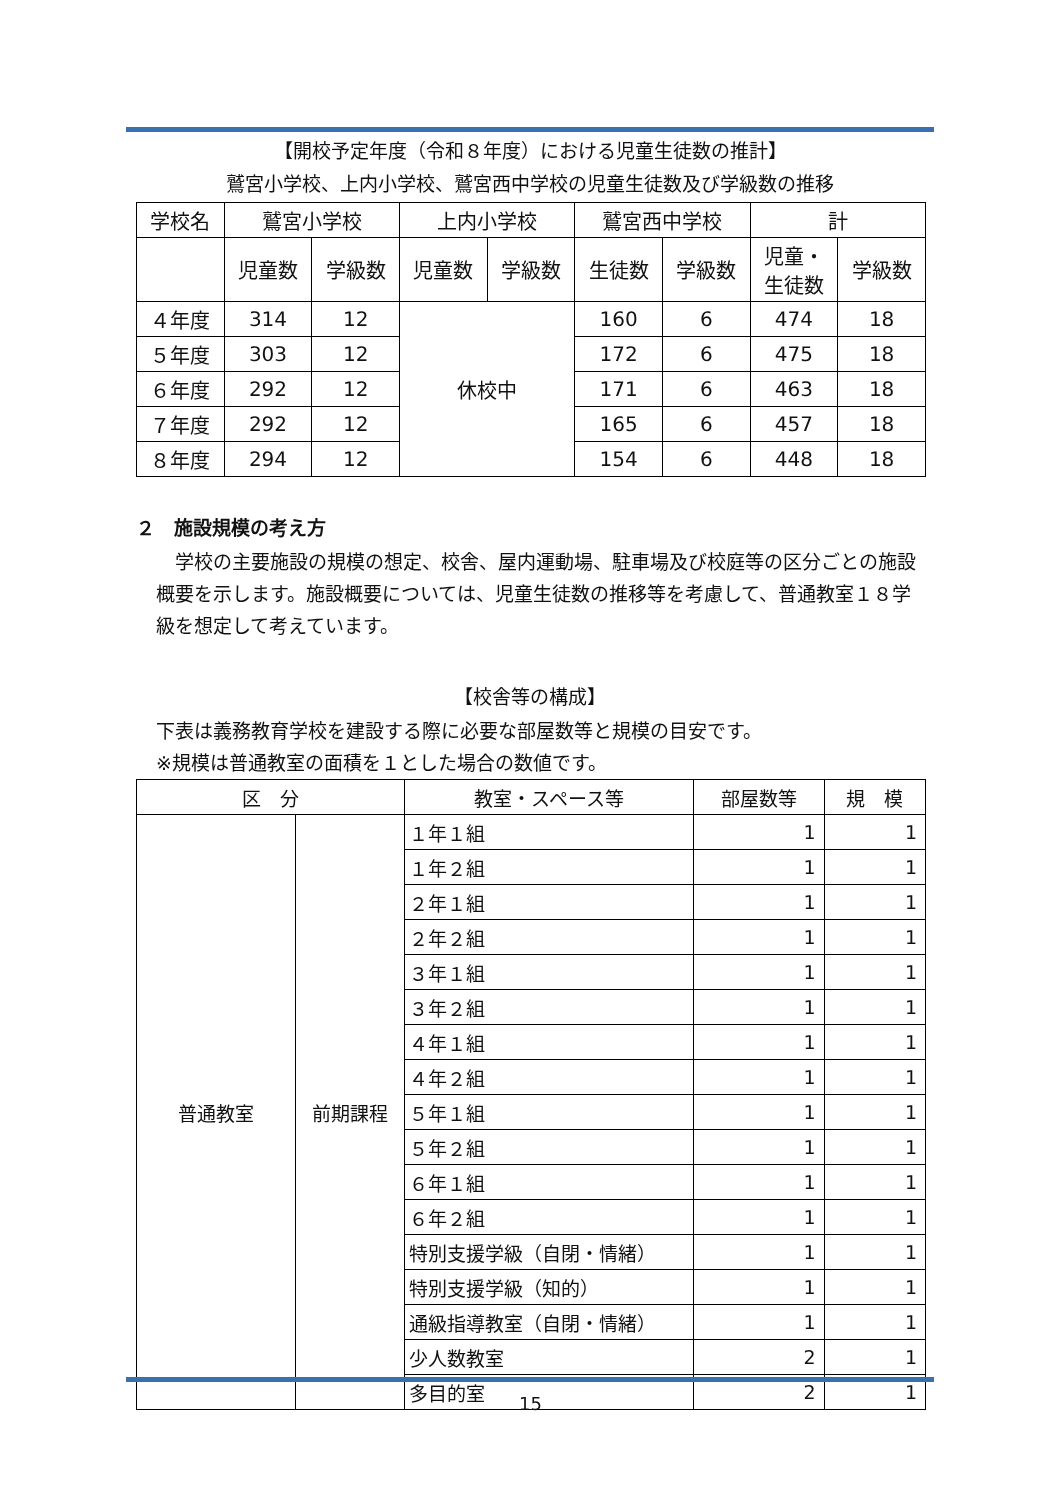【開校予定年度（令和８年度）における児童生徒数の推計】
鷲宮小学校、上内小学校、鷲宮西中学校の児童生徒数及び学級数の推移
| 学校名 | 鷲宮小学校 | | 上内小学校 | | 鷲宮西中学校 | | 計 | |
| --- | --- | --- | --- | --- | --- | --- | --- | --- |
| | 児童数 | 学級数 | 児童数 | 学級数 | 生徒数 | 学級数 | 児童・ 生徒数 | 学級数 |
| ４年度 | 314 | 12 | 休校中 | | 160 | 6 | 474 | 18 |
| ５年度 | 303 | 12 | | | 172 | 6 | 475 | 18 |
| ６年度 | 292 | 12 | | | 171 | 6 | 463 | 18 |
| ７年度 | 292 | 12 | | | 165 | 6 | 457 | 18 |
| ８年度 | 294 | 12 | | | 154 | 6 | 448 | 18 |
２　施設規模の考え方
　学校の主要施設の規模の想定、校舎、屋内運動場、駐車場及び校庭等の区分ごとの施設概要を示します。施設概要については、児童生徒数の推移等を考慮して、普通教室１８学級を想定して考えています。
【校舎等の構成】
下表は義務教育学校を建設する際に必要な部屋数等と規模の目安です。
※規模は普通教室の面積を１とした場合の数値です。
| 区 分 | | 教室・スペース等 | 部屋数等 | 規 模 |
| --- | --- | --- | --- | --- |
| 普通教室 | 前期課程 | １年１組 | 1 | 1 |
| | | １年２組 | 1 | 1 |
| | | ２年１組 | 1 | 1 |
| | | ２年２組 | 1 | 1 |
| | | ３年１組 | 1 | 1 |
| | | ３年２組 | 1 | 1 |
| | | ４年１組 | 1 | 1 |
| | | ４年２組 | 1 | 1 |
| | | ５年１組 | 1 | 1 |
| | | ５年２組 | 1 | 1 |
| | | ６年１組 | 1 | 1 |
| | | ６年２組 | 1 | 1 |
| | | 特別支援学級（自閉・情緒） | 1 | 1 |
| | | 特別支援学級（知的） | 1 | 1 |
| | | 通級指導教室（自閉・情緒） | 1 | 1 |
| | | 少人数教室 | 2 | 1 |
| | | 多目的室 | 2 | 1 |
15